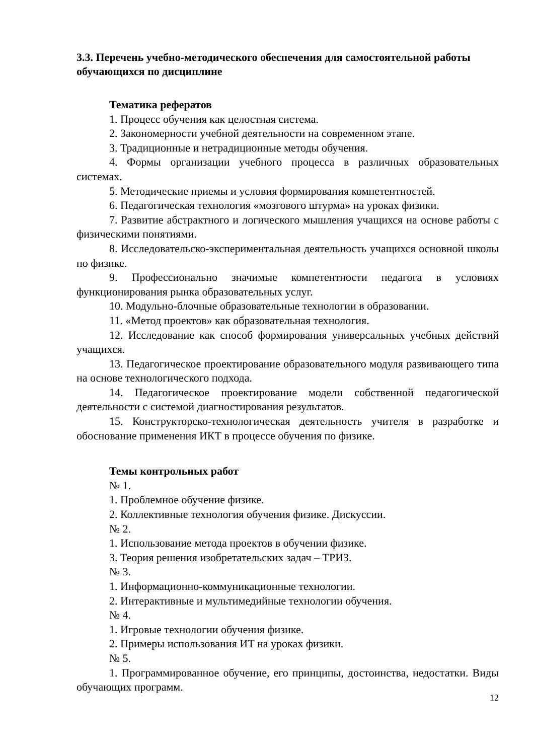3.3. Перечень учебно-методического обеспечения для самостоятельной работы обучающихся по дисциплине
Тематика рефератов
1. Процесс обучения как целостная система.
2. Закономерности учебной деятельности на современном этапе.
3. Традиционные и нетрадиционные методы обучения.
4. Формы организации учебного процесса в различных образователь­ных системах.
5. Методические приемы и условия формирования компетентностей.
6. Педагогическая технология «мозгового штурма» на уроках физики.
7. Развитие абстрактного и логического мышления учащихся на основе работы с физическими понятиями.
8. Исследовательско-экспериментальная деятельность учащихся ос­новной школы по физике.
9. Профессионально значимые компетентности педагога в условиях функционирования рынка образовательных услуг.
10. Модульно-блочные образовательные технологии в образовании.
11. «Метод проектов» как образовательная технология.
12. Исследование как способ формирования универсальных учебных действий учащихся.
13. Педагогическое проектирование образовательного модуля развива­ющего типа на основе технологического подхода.
14. Педагогическое проектирование модели собственной педагогиче­ской деятельности с системой диагностирования результатов.
15. Конструкторско-технологическая деятельность учителя в разработ­ке и обоснование применения ИКТ в процессе обучения по физике.
Темы контрольных работ
№ 1.
1. Проблемное обучение физике.
2. Коллективные технология обучения физике. Дискуссии.
№ 2.
1. Использование метода проектов в обучении физике.
3. Теория решения изобретательских задач – ТРИЗ.
№ 3.
1. Информационно-коммуникационные технологии.
2. Интерактивные и мультимедийные технологии обучения.
№ 4.
1. Игровые технологии обучения физике.
2. Примеры использования ИТ на уроках физики.
№ 5.
1. Программированное обучение, его принципы, достоинства, недо­статки. Виды обучающих программ.
12